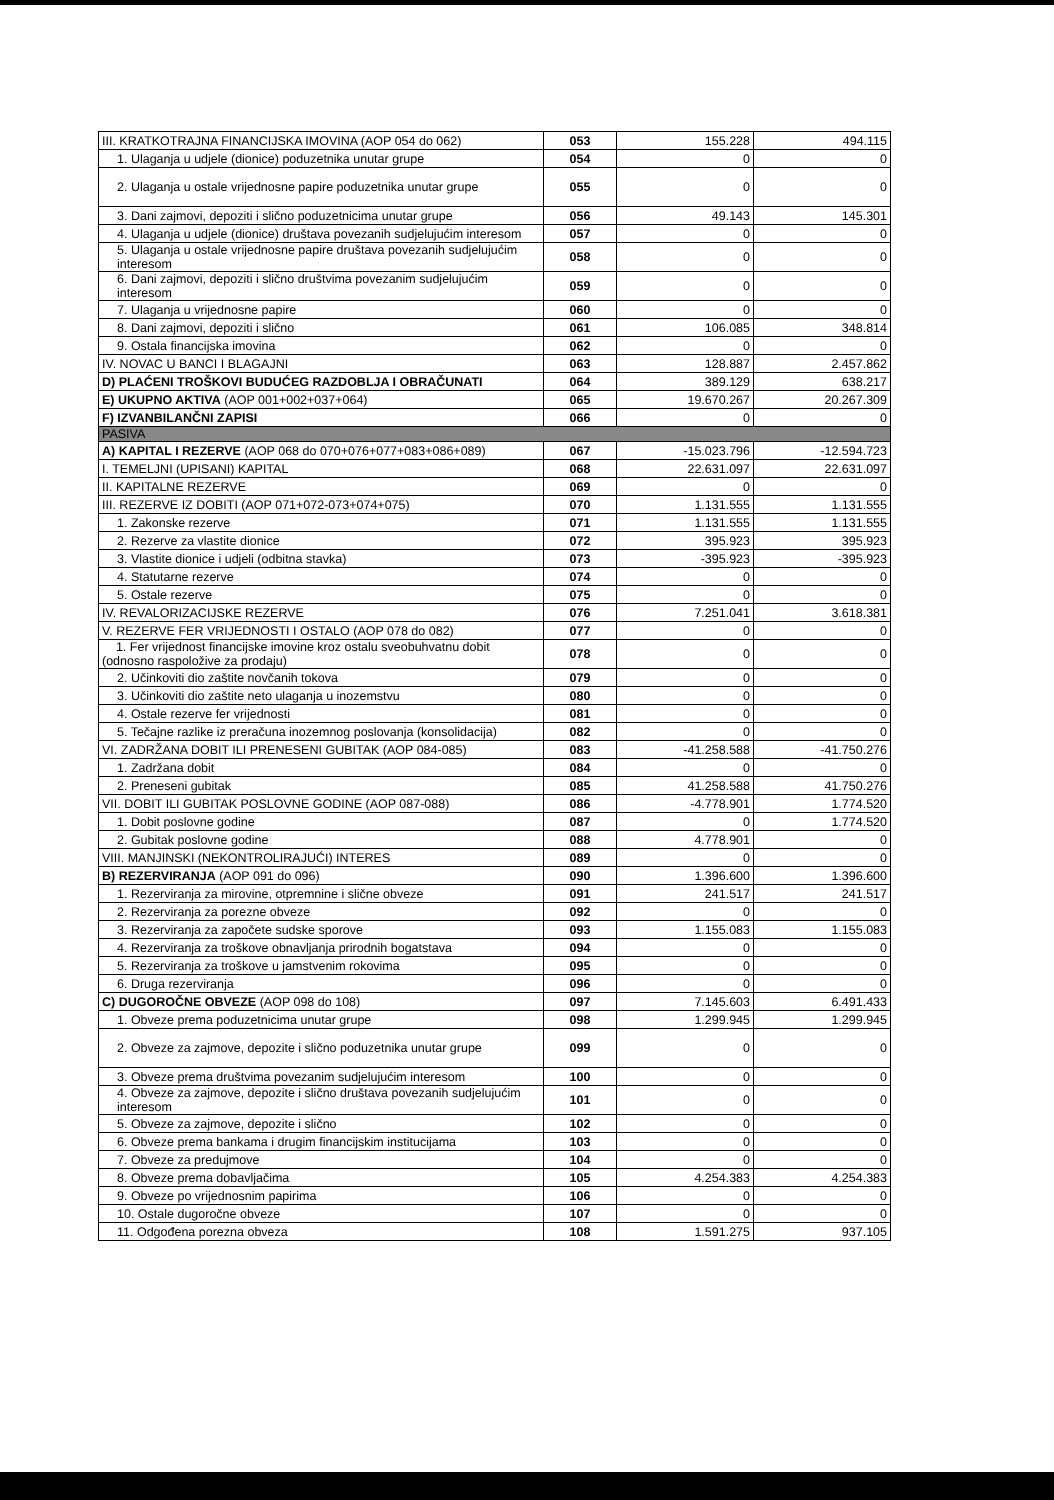| III. KRATKOTRAJNA FINANCIJSKA IMOVINA (AOP 054 do 062) | 053 | 155.228 | 494.115 |
| 1. Ulaganja u udjele (dionice) poduzetnika unutar grupe | 054 | 0 | 0 |
| 2. Ulaganja u ostale vrijednosne papire poduzetnika unutar grupe | 055 | 0 | 0 |
| 3. Dani zajmovi, depoziti i slično poduzetnicima unutar grupe | 056 | 49.143 | 145.301 |
| 4. Ulaganja u udjele (dionice) društava povezanih sudjelujućim interesom | 057 | 0 | 0 |
| 5. Ulaganja u ostale vrijednosne papire društava povezanih sudjelujućim interesom | 058 | 0 | 0 |
| 6. Dani zajmovi, depoziti i slično društvima povezanim sudjelujućim interesom | 059 | 0 | 0 |
| 7. Ulaganja u vrijednosne papire | 060 | 0 | 0 |
| 8. Dani zajmovi, depoziti i slično | 061 | 106.085 | 348.814 |
| 9. Ostala financijska imovina | 062 | 0 | 0 |
| IV. NOVAC U BANCI I BLAGAJNI | 063 | 128.887 | 2.457.862 |
| D) PLAĆENI TROŠKOVI BUDUĆEG RAZDOBLJA I OBRAČUNATI | 064 | 389.129 | 638.217 |
| E) UKUPNO AKTIVA (AOP 001+002+037+064) | 065 | 19.670.267 | 20.267.309 |
| F) IZVANBILANČNI ZAPISI | 066 | 0 | 0 |
| PASIVA | | | |
| A) KAPITAL I REZERVE (AOP 068 do 070+076+077+083+086+089) | 067 | -15.023.796 | -12.594.723 |
| I. TEMELJNI (UPISANI) KAPITAL | 068 | 22.631.097 | 22.631.097 |
| II. KAPITALNE REZERVE | 069 | 0 | 0 |
| III. REZERVE IZ DOBITI (AOP 071+072-073+074+075) | 070 | 1.131.555 | 1.131.555 |
| 1. Zakonske rezerve | 071 | 1.131.555 | 1.131.555 |
| 2. Rezerve za vlastite dionice | 072 | 395.923 | 395.923 |
| 3. Vlastite dionice i udjeli (odbitna stavka) | 073 | -395.923 | -395.923 |
| 4. Statutarne rezerve | 074 | 0 | 0 |
| 5. Ostale rezerve | 075 | 0 | 0 |
| IV. REVALORIZACIJSKE REZERVE | 076 | 7.251.041 | 3.618.381 |
| V. REZERVE FER VRIJEDNOSTI I OSTALO (AOP 078 do 082) | 077 | 0 | 0 |
| 1. Fer vrijednost financijske imovine kroz ostalu sveobuhvatnu dobit (odnosno raspoložive za prodaju) | 078 | 0 | 0 |
| 2. Učinkoviti dio zaštite novčanih tokova | 079 | 0 | 0 |
| 3. Učinkoviti dio zaštite neto ulaganja u inozemstvu | 080 | 0 | 0 |
| 4. Ostale rezerve fer vrijednosti | 081 | 0 | 0 |
| 5. Tečajne razlike iz preračuna inozemnog poslovanja (konsolidacija) | 082 | 0 | 0 |
| VI. ZADRŽANA DOBIT ILI PRENESENI GUBITAK (AOP 084-085) | 083 | -41.258.588 | -41.750.276 |
| 1. Zadržana dobit | 084 | 0 | 0 |
| 2. Preneseni gubitak | 085 | 41.258.588 | 41.750.276 |
| VII. DOBIT ILI GUBITAK POSLOVNE GODINE (AOP 087-088) | 086 | -4.778.901 | 1.774.520 |
| 1. Dobit poslovne godine | 087 | 0 | 1.774.520 |
| 2. Gubitak poslovne godine | 088 | 4.778.901 | 0 |
| VIII. MANJINSKI (NEKONTROLIRAJUĆI) INTERES | 089 | 0 | 0 |
| B) REZERVIRANJA (AOP 091 do 096) | 090 | 1.396.600 | 1.396.600 |
| 1. Rezerviranja za mirovine, otpremnine i slične obveze | 091 | 241.517 | 241.517 |
| 2. Rezerviranja za porezne obveze | 092 | 0 | 0 |
| 3. Rezerviranja za započete sudske sporove | 093 | 1.155.083 | 1.155.083 |
| 4. Rezerviranja za troškove obnavljanja prirodnih bogatstava | 094 | 0 | 0 |
| 5. Rezerviranja za troškove u jamstvenim rokovima | 095 | 0 | 0 |
| 6. Druga rezerviranja | 096 | 0 | 0 |
| C) DUGOROČNE OBVEZE (AOP 098 do 108) | 097 | 7.145.603 | 6.491.433 |
| 1. Obveze prema poduzetnicima unutar grupe | 098 | 1.299.945 | 1.299.945 |
| 2. Obveze za zajmove, depozite i slično poduzetnika unutar grupe | 099 | 0 | 0 |
| 3. Obveze prema društvima povezanim sudjelujućim interesom | 100 | 0 | 0 |
| 4. Obveze za zajmove, depozite i slično društava povezanih sudjelujućim interesom | 101 | 0 | 0 |
| 5. Obveze za zajmove, depozite i slično | 102 | 0 | 0 |
| 6. Obveze prema bankama i drugim financijskim institucijama | 103 | 0 | 0 |
| 7. Obveze za predujmove | 104 | 0 | 0 |
| 8. Obveze prema dobavljačima | 105 | 4.254.383 | 4.254.383 |
| 9. Obveze po vrijednosnim papirima | 106 | 0 | 0 |
| 10. Ostale dugoročne obveze | 107 | 0 | 0 |
| 11. Odgođena porezna obveza | 108 | 1.591.275 | 937.105 |